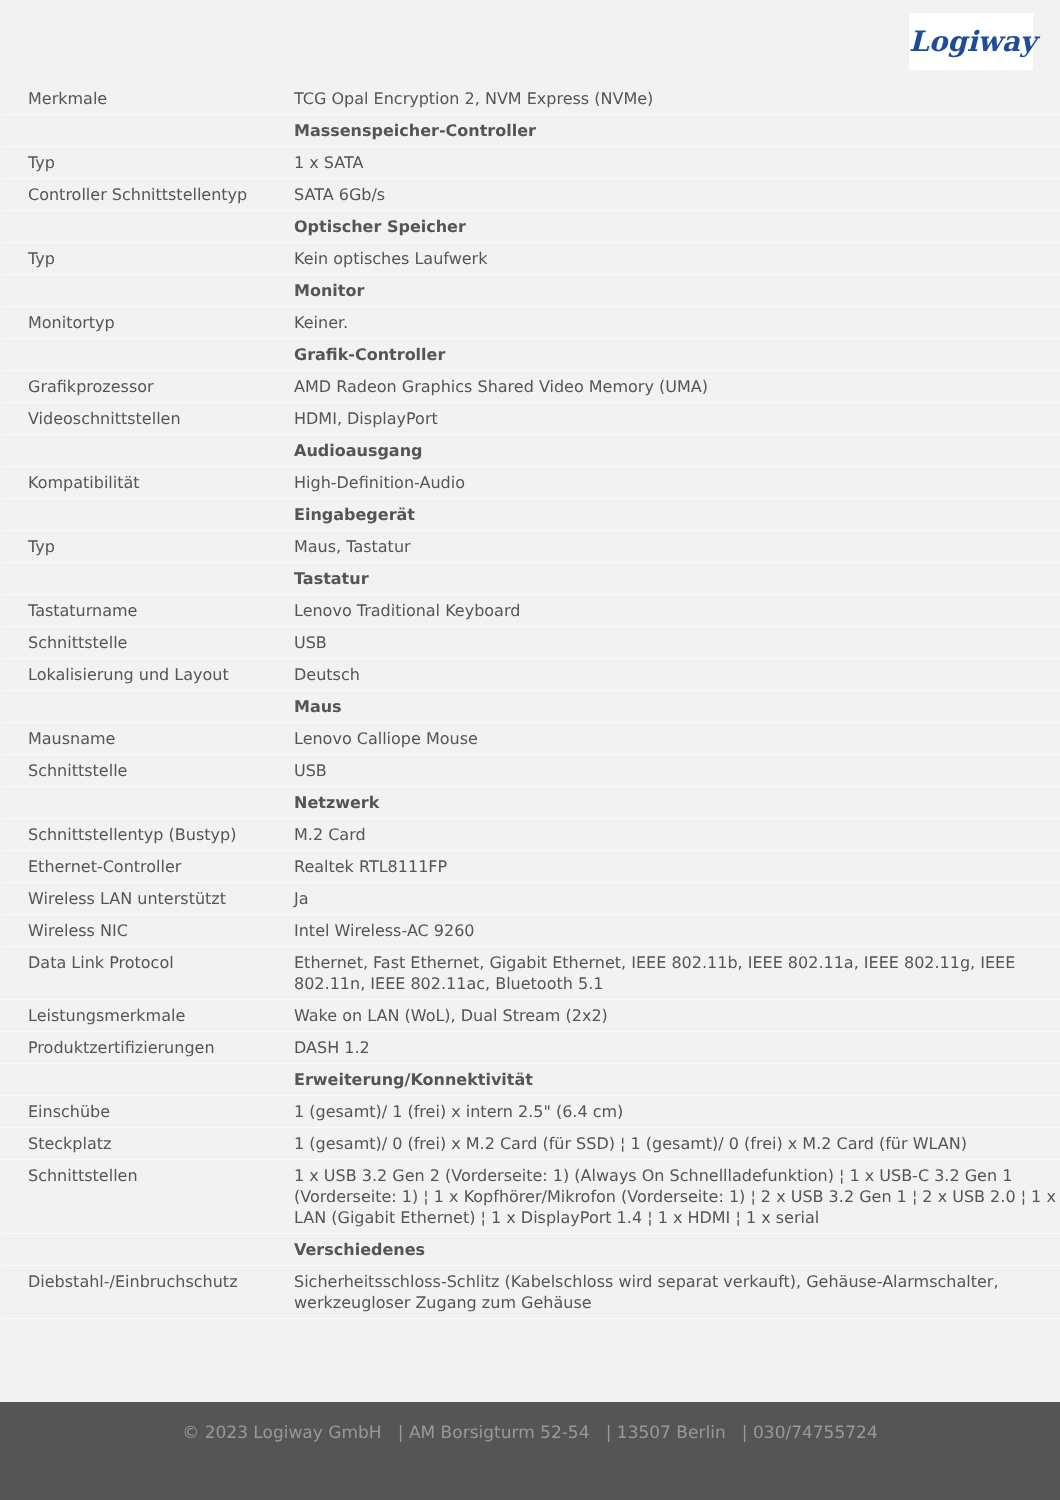Logiway
| Merkmale | TCG Opal Encryption 2, NVM Express (NVMe) |
| | Massenspeicher-Controller |
| Typ | 1 x SATA |
| Controller Schnittstellentyp | SATA 6Gb/s |
| | Optischer Speicher |
| Typ | Kein optisches Laufwerk |
| | Monitor |
| Monitortyp | Keiner. |
| | Grafik-Controller |
| Grafikprozessor | AMD Radeon Graphics Shared Video Memory (UMA) |
| Videoschnittstellen | HDMI, DisplayPort |
| | Audioausgang |
| Kompatibilität | High-Definition-Audio |
| | Eingabegerät |
| Typ | Maus, Tastatur |
| | Tastatur |
| Tastaturname | Lenovo Traditional Keyboard |
| Schnittstelle | USB |
| Lokalisierung und Layout | Deutsch |
| | Maus |
| Mausname | Lenovo Calliope Mouse |
| Schnittstelle | USB |
| | Netzwerk |
| Schnittstellentyp (Bustyp) | M.2 Card |
| Ethernet-Controller | Realtek RTL8111FP |
| Wireless LAN unterstützt | Ja |
| Wireless NIC | Intel Wireless-AC 9260 |
| Data Link Protocol | Ethernet, Fast Ethernet, Gigabit Ethernet, IEEE 802.11b, IEEE 802.11a, IEEE 802.11g, IEEE 802.11n, IEEE 802.11ac, Bluetooth 5.1 |
| Leistungsmerkmale | Wake on LAN (WoL), Dual Stream (2x2) |
| Produktzertifizierungen | DASH 1.2 |
| | Erweiterung/Konnektivität |
| Einschübe | 1 (gesamt)/ 1 (frei) x intern 2.5" (6.4 cm) |
| Steckplatz | 1 (gesamt)/ 0 (frei) x M.2 Card (für SSD) ¦ 1 (gesamt)/ 0 (frei) x M.2 Card (für WLAN) |
| Schnittstellen | 1 x USB 3.2 Gen 2 (Vorderseite: 1) (Always On Schnellladefunktion) ¦ 1 x USB-C 3.2 Gen 1 (Vorderseite: 1) ¦ 1 x Kopfhörer/Mikrofon (Vorderseite: 1) ¦ 2 x USB 3.2 Gen 1 ¦ 2 x USB 2.0 ¦ 1 x LAN (Gigabit Ethernet) ¦ 1 x DisplayPort 1.4 ¦ 1 x HDMI ¦ 1 x serial |
| | Verschiedenes |
| Diebstahl-/Einbruchschutz | Sicherheitsschloss-Schlitz (Kabelschloss wird separat verkauft), Gehäuse-Alarmschalter, werkzeugloser Zugang zum Gehäuse |
© 2023 Logiway GmbH | AM Borsigturm 52-54 | 13507 Berlin | 030/74755724